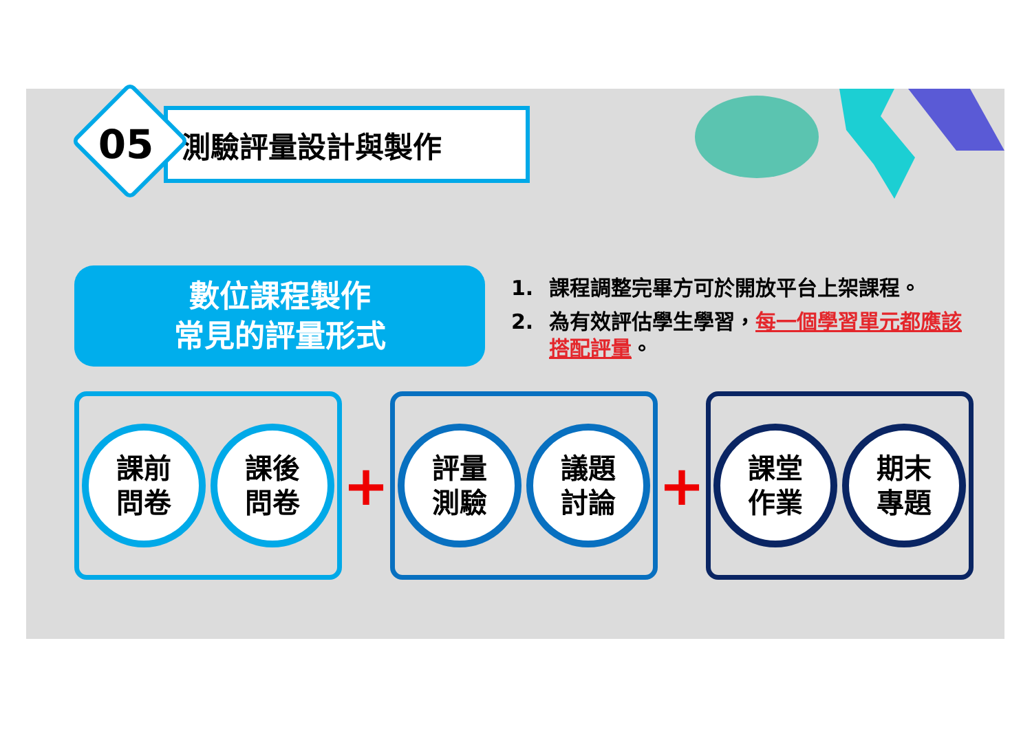05
測驗評量設計與製作
數位課程製作
常見的評量形式
1. 課程調整完畢方可於開放平台上架課程。
2. 為有效評估學生學習，每一個學習單元都應該搭配評量。
課前
問卷
課後
問卷
+
評量
測驗
議題
討論
+
課堂
作業
期末
專題